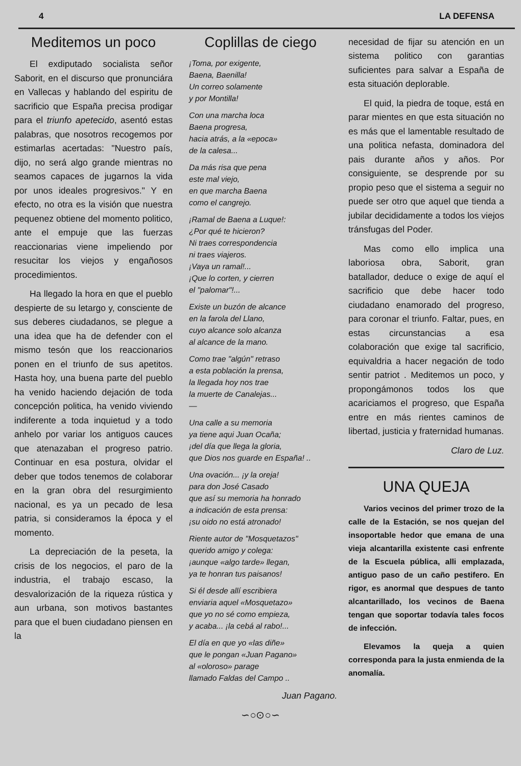4 LA DEFENSA
Meditemos un poco
El exdiputado socialista señor Saborit, en el discurso que pronunciára en Vallecas y hablando del espiritu de sacrificio que España precisa prodigar para el triunfo apetecido, asentó estas palabras, que nosotros recogemos por estimarlas acertadas: "Nuestro país, dijo, no será algo grande mientras no seamos capaces de jugarnos la vida por unos ideales progresivos." Y en efecto, no otra es la visión que nuestra pequenez obtiene del momento politico, ante el empuje que las fuerzas reaccionarias viene impeliendo por resucitar los viejos y engañosos procedimientos.
Ha llegado la hora en que el pueblo despierte de su letargo y, consciente de sus deberes ciudadanos, se plegue a una idea que ha de defender con el mismo tesón que los reaccionarios ponen en el triunfo de sus apetitos. Hasta hoy, una buena parte del pueblo ha venido haciendo dejación de toda concepción politica, ha venido viviendo indiferente a toda inquietud y a todo anhelo por variar los antiguos cauces que atenazaban el progreso patrio. Continuar en esa postura, olvidar el deber que todos tenemos de colaborar en la gran obra del resurgimiento nacional, es ya un pecado de lesa patria, si consideramos la época y el momento.
La depreciación de la peseta, la crisis de los negocios, el paro de la industria, el trabajo escaso, la desvalorización de la riqueza rústica y aun urbana, son motivos bastantes para que el buen ciudadano piensen en la
Coplillas de ciego
¡Toma, por exigente,
Baena, Baenilla!
Un correo solamente
y por Montilla!
Con una marcha loca
Baena progresa,
hacia atrás, a la «epoca»
de la calesa...
Da más risa que pena
este mal viejo,
en que marcha Baena
como el cangrejo.
¡Ramal de Baena a Luque!:
¿Por qué te hicieron?
Ni traes correspondencia
ni traes viajeros.
¡Vaya un ramal!...
¡Que lo corten, y cierren
el "palomar"!...
Existe un buzón de alcance
en la farola del Llano,
cuyo alcance solo alcanza
al alcance de la mano.
Como trae "algún" retraso
a esta población la prensa,
la llegada hoy nos trae
la muerte de Canalejas...
—
Una calle a su memoria
ya tiene aqui Juan Ocaña;
¡del día que llega la gloria,
que Dios nos guarde en España! ..
Una ovación... ¡y la oreja!
para don José Casado
que así su memoria ha honrado
a indicación de esta prensa:
¡su oido no está atronado!
Riente autor de "Mosquetazos"
querido amigo y colega:
¡aunque «algo tarde» llegan,
ya te honran tus paisanos!
Si él desde allí escribiera
enviaria aquel «Mosquetazo»
que yo no sé como empieza,
y acaba... ¡la cebá al rabo!...
El día en que yo «las diñe»
que le pongan «Juan Pagano»
al «oloroso» parage
llamado Faldas del Campo ..
Juan Pagano.
∽○⊙○∽
necesidad de fijar su atención en un sistema politico con garantias suficientes para salvar a España de esta situación deplorable.
El quid, la piedra de toque, está en parar mientes en que esta situación no es más que el lamentable resultado de una politica nefasta, dominadora del pais durante años y años. Por consiguiente, se desprende por su propio peso que el sistema a seguir no puede ser otro que aquel que tienda a jubilar decididamente a todos los viejos tránsfugas del Poder.
Mas como ello implica una laboriosa obra, Saborit, gran batallador, deduce o exige de aquí el sacrificio que debe hacer todo ciudadano enamorado del progreso, para coronar el triunfo. Faltar, pues, en estas circunstancias a esa colaboración que exige tal sacrificio, equivaldria a hacer negación de todo sentir patriot . Meditemos un poco, y propongámonos todos los que acariciamos el progreso, que España entre en más rientes caminos de libertad, justicia y fraternidad humanas.
Claro de Luz.
UNA QUEJA
Varios vecinos del primer trozo de la calle de la Estación, se nos quejan del insoportable hedor que emana de una vieja alcantarilla existente casi enfrente de la Escuela pública, alli emplazada, antiguo paso de un caño pestifero. En rigor, es anormal que despues de tanto alcantarillado, los vecinos de Baena tengan que soportar todavía tales focos de infección.
Elevamos la queja a quien corresponda para la justa enmienda de la anomalía.